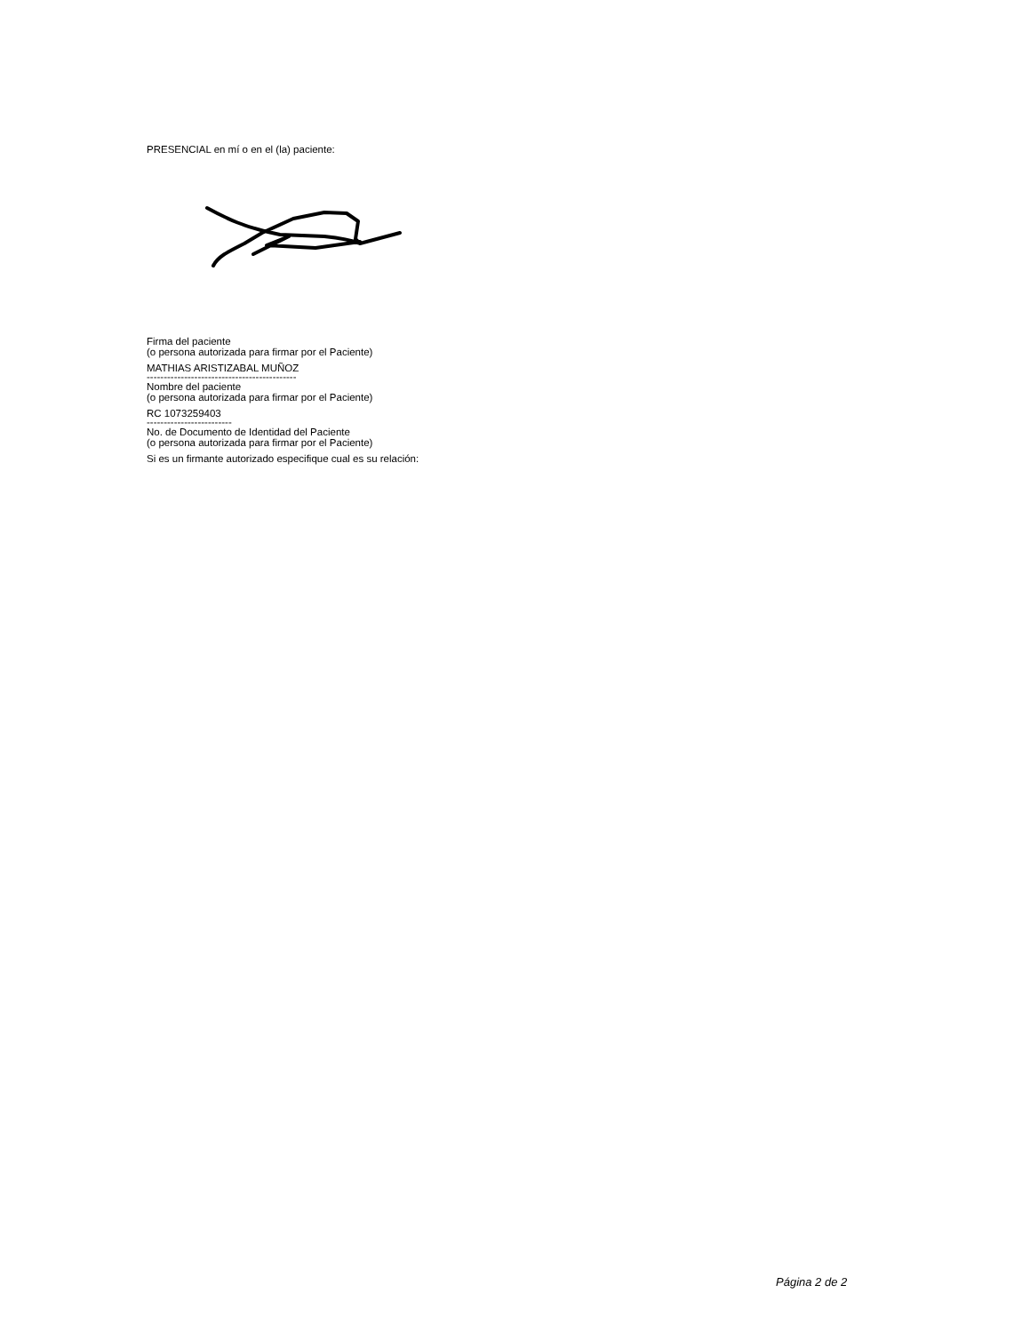PRESENCIAL en mí o en el (la) paciente:
Firma del paciente
(o persona autorizada para firmar por el Paciente)
MATHIAS ARISTIZABAL MUÑOZ
--------------------------------------------
Nombre del paciente
(o persona autorizada para firmar por el Paciente)
RC 1073259403
-------------------------
No. de Documento de Identidad del Paciente
(o persona autorizada para firmar por el Paciente)
Si es un firmante autorizado especifique cual es su relación:
Página 2 de 2